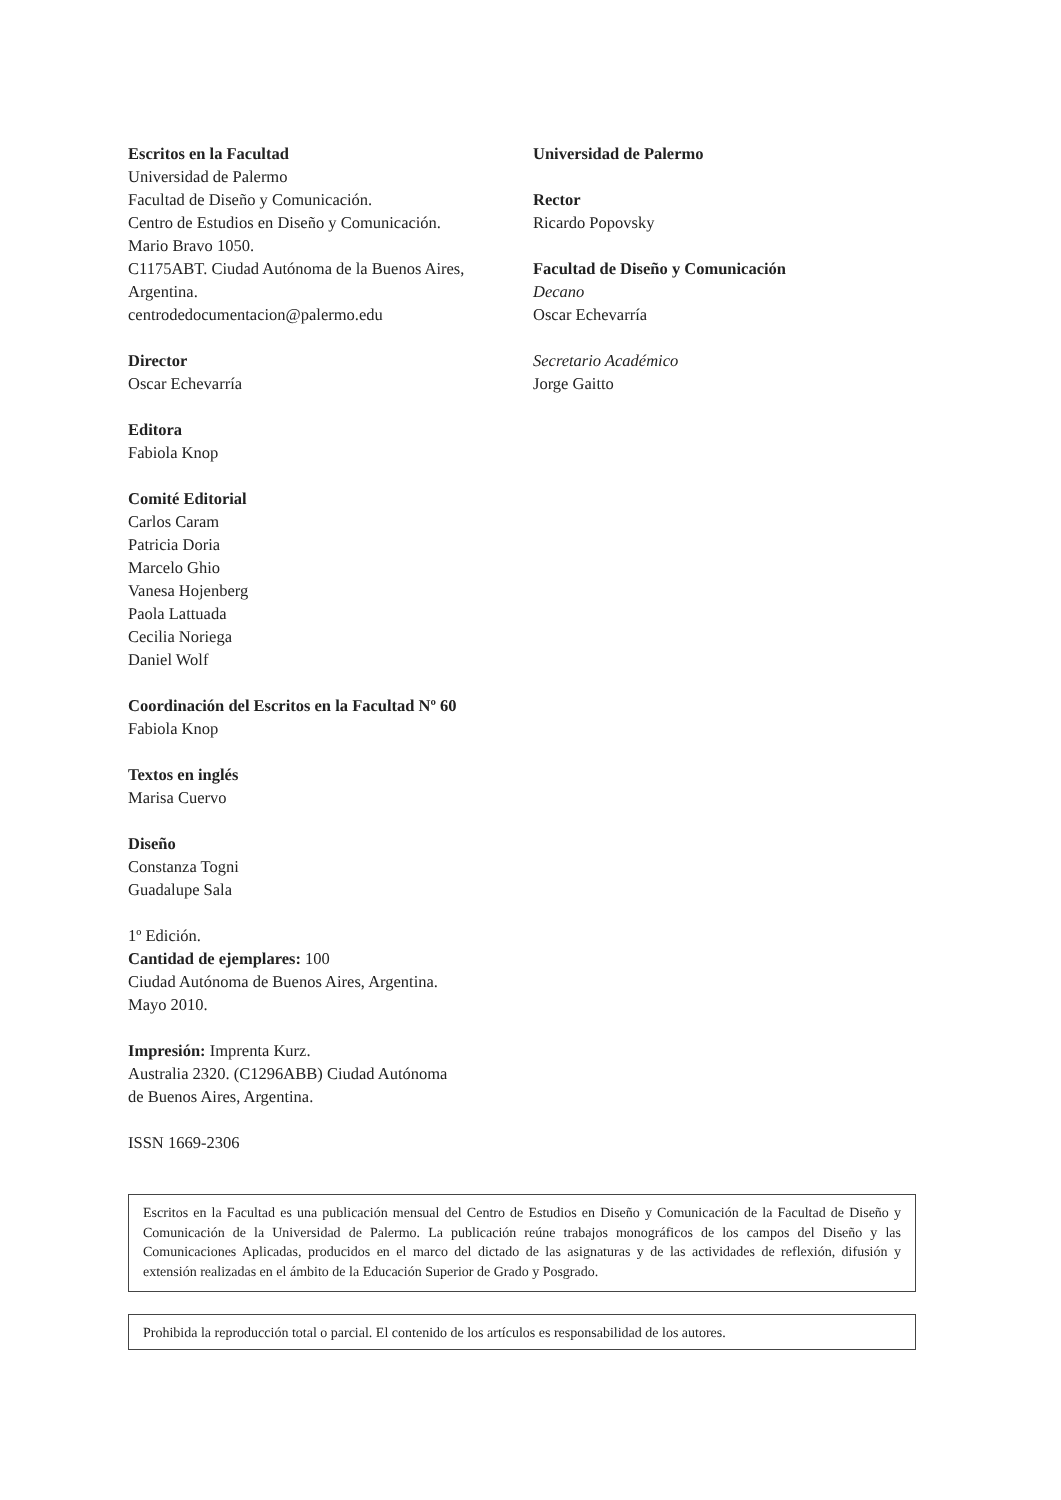Escritos en la Facultad
Universidad de Palermo
Facultad de Diseño y Comunicación.
Centro de Estudios en Diseño y Comunicación.
Mario Bravo 1050.
C1175ABT. Ciudad Autónoma de la Buenos Aires, Argentina.
centrodedocumentacion@palermo.edu
Director
Oscar Echevarría
Editora
Fabiola Knop
Comité Editorial
Carlos Caram
Patricia Doria
Marcelo Ghio
Vanesa Hojenberg
Paola Lattuada
Cecilia Noriega
Daniel Wolf
Coordinación del Escritos en la Facultad Nº 60
Fabiola Knop
Textos en inglés
Marisa Cuervo
Diseño
Constanza Togni
Guadalupe Sala
1º Edición.
Cantidad de ejemplares: 100
Ciudad Autónoma de Buenos Aires, Argentina.
Mayo 2010.
Impresión: Imprenta Kurz.
Australia 2320. (C1296ABB) Ciudad Autónoma
de Buenos Aires, Argentina.
ISSN 1669-2306
Universidad de Palermo
Rector
Ricardo Popovsky
Facultad de Diseño y Comunicación
Decano
Oscar Echevarría
Secretario Académico
Jorge Gaitto
Escritos en la Facultad es una publicación mensual del Centro de Estudios en Diseño y Comunicación de la Facultad de Diseño y Comunicación de la Universidad de Palermo. La publicación reúne trabajos monográficos de los campos del Diseño y las Comunicaciones Aplicadas, producidos en el marco del dictado de las asignaturas y de las actividades de reflexión, difusión y extensión realizadas en el ámbito de la Educación Superior de Grado y Posgrado.
Prohibida la reproducción total o parcial. El contenido de los artículos es responsabilidad de los autores.